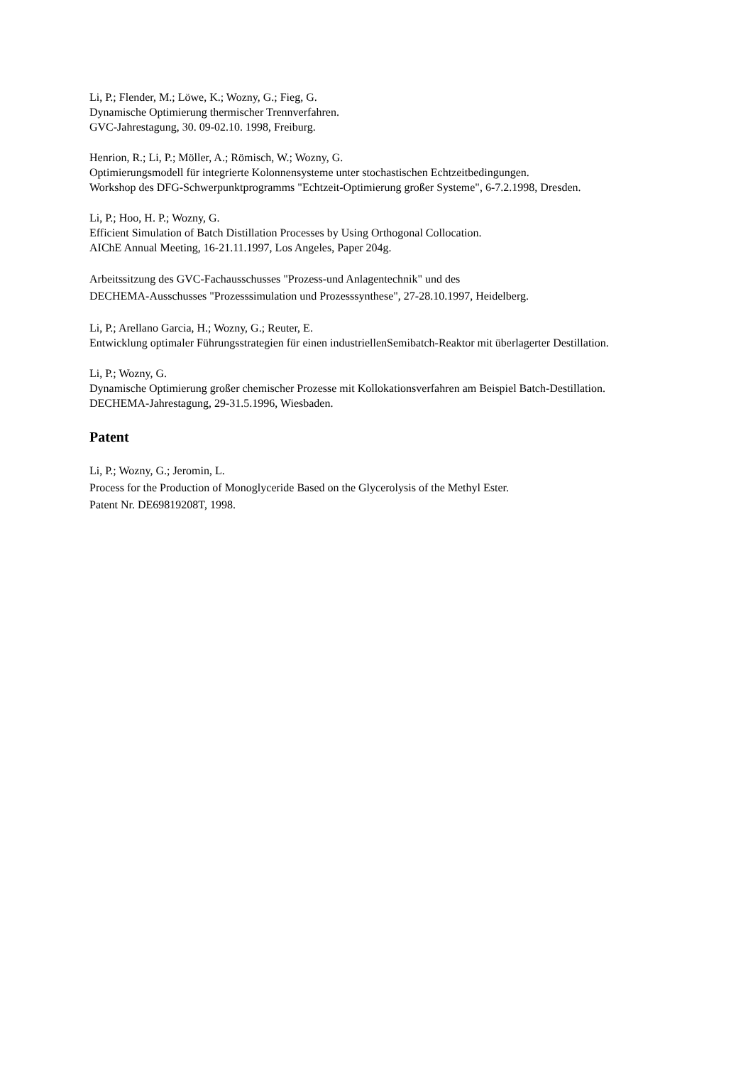Li, P.; Flender, M.; Löwe, K.; Wozny, G.; Fieg, G.
Dynamische Optimierung thermischer Trennverfahren.
GVC-Jahrestagung, 30. 09-02.10. 1998, Freiburg.
Henrion, R.; Li, P.; Möller, A.; Römisch, W.; Wozny, G.
Optimierungsmodell für integrierte Kolonnensysteme unter stochastischen Echtzeitbedingungen.
Workshop des DFG-Schwerpunktprogramms "Echtzeit-Optimierung großer Systeme", 6-7.2.1998, Dresden.
Li, P.; Hoo, H. P.; Wozny, G.
Efficient Simulation of Batch Distillation Processes by Using Orthogonal Collocation.
AIChE Annual Meeting, 16-21.11.1997, Los Angeles, Paper 204g.
Arbeitssitzung des GVC-Fachausschusses "Prozess-und Anlagentechnik" und des
DECHEMA-Ausschusses "Prozesssimulation und Prozesssynthese", 27-28.10.1997, Heidelberg.
Li, P.; Arellano Garcia, H.; Wozny, G.; Reuter, E.
Entwicklung optimaler Führungsstrategien für einen industriellenSemibatch-Reaktor mit überlagerter Destillation.
Li, P.; Wozny, G.
Dynamische Optimierung großer chemischer Prozesse mit Kollokationsverfahren am Beispiel Batch-Destillation.
DECHEMA-Jahrestagung, 29-31.5.1996, Wiesbaden.
Patent
Li, P.; Wozny, G.; Jeromin, L.
Process for the Production of Monoglyceride Based on the Glycerolysis of the Methyl Ester.
Patent Nr. DE69819208T, 1998.